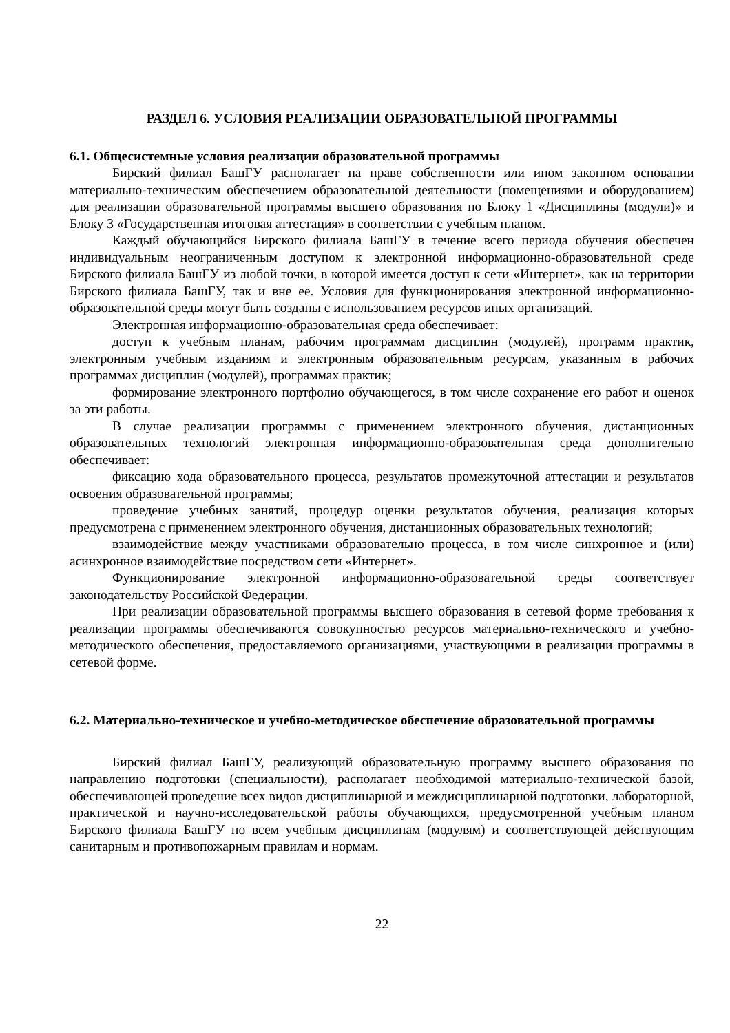РАЗДЕЛ 6. УСЛОВИЯ РЕАЛИЗАЦИИ ОБРАЗОВАТЕЛЬНОЙ ПРОГРАММЫ
6.1. Общесистемные условия реализации образовательной программы
Бирский филиал БашГУ располагает на праве собственности или ином законном основании материально-техническим обеспечением образовательной деятельности (помещениями и оборудованием) для реализации образовательной программы высшего образования по Блоку 1 «Дисциплины (модули)» и Блоку 3 «Государственная итоговая аттестация» в соответствии с учебным планом.
Каждый обучающийся Бирского филиала БашГУ в течение всего периода обучения обеспечен индивидуальным неограниченным доступом к электронной информационно-образовательной среде Бирского филиала БашГУ из любой точки, в которой имеется доступ к сети «Интернет», как на территории Бирского филиала БашГУ, так и вне ее. Условия для функционирования электронной информационно-образовательной среды могут быть созданы с использованием ресурсов иных организаций.
Электронная информационно-образовательная среда обеспечивает:
доступ к учебным планам, рабочим программам дисциплин (модулей), программ практик, электронным учебным изданиям и электронным образовательным ресурсам, указанным в рабочих программах дисциплин (модулей), программах практик;
формирование электронного портфолио обучающегося, в том числе сохранение его работ и оценок за эти работы.
В случае реализации программы с применением электронного обучения, дистанционных образовательных технологий электронная информационно-образовательная среда дополнительно обеспечивает:
фиксацию хода образовательного процесса, результатов промежуточной аттестации и результатов освоения образовательной программы;
проведение учебных занятий, процедур оценки результатов обучения, реализация которых предусмотрена с применением электронного обучения, дистанционных образовательных технологий;
взаимодействие между участниками образовательно процесса, в том числе синхронное и (или) асинхронное взаимодействие посредством сети «Интернет».
Функционирование электронной информационно-образовательной среды соответствует законодательству Российской Федерации.
При реализации образовательной программы высшего образования в сетевой форме требования к реализации программы обеспечиваются совокупностью ресурсов материально-технического и учебно-методического обеспечения, предоставляемого организациями, участвующими в реализации программы в сетевой форме.
6.2. Материально-техническое и учебно-методическое обеспечение образовательной программы
Бирский филиал БашГУ, реализующий образовательную программу высшего образования по направлению подготовки (специальности), располагает необходимой материально-технической базой, обеспечивающей проведение всех видов дисциплинарной и междисциплинарной подготовки, лабораторной, практической и научно-исследовательской работы обучающихся, предусмотренной учебным планом Бирского филиала БашГУ по всем учебным дисциплинам (модулям) и соответствующей действующим санитарным и противопожарным правилам и нормам.
22